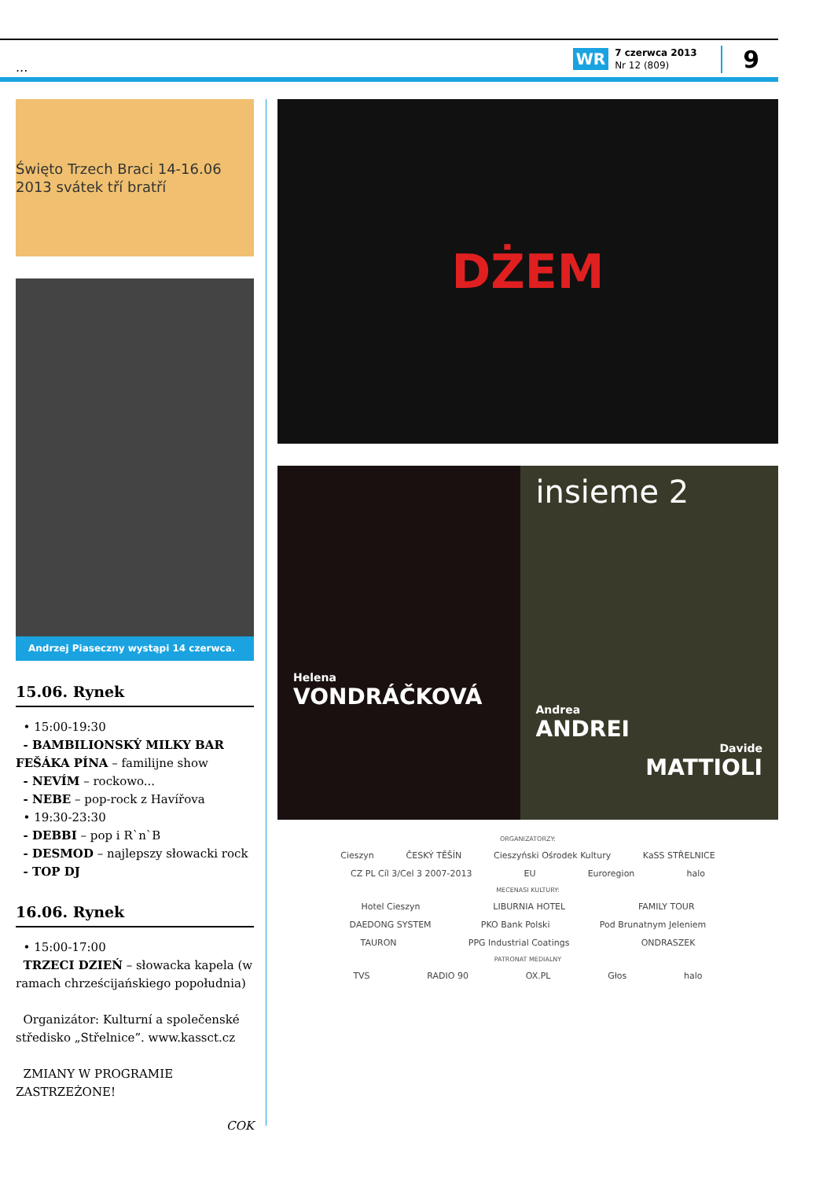... WR
7 czerwca 2013
Nr 12 (809)
9
Święto Trzech Braci 14-16.06 2013 svátek tří bratří
Andrzej Piaseczny wystąpi 14 czerwca.
15.06. Rynek
• 15:00-19:30
- BAMBILIONSKÝ MILKY BAR FEŠÁKA PÍNA – familijne show
- NEVÍM – rockowo...
- NEBE – pop-rock z Havířova
• 19:30-23:30
- DEBBI – pop i R`n`B
- DESMOD – najlepszy słowacki rock
- TOP DJ
16.06. Rynek
• 15:00-17:00
TRZECI DZIEŃ – słowacka kapela (w ramach chrześcijańskiego popołudnia)
Organizátor: Kulturní a společenské středisko „Střelnice”. www.kassct.cz
ZMIANY W PROGRAMIE ZASTRZEŻONE!
COK
DŻEM
Helena
VONDRÁČKOVÁ
insieme 2
Andrea
ANDREI
Davide
MATTIOLI
ORGANIZATORZY:
Cieszyn ČESKÝ TĚŠÍN Cieszyński Ośrodek Kultury KaSS STŘELNICE
CZ PL Cíl 3/Cel 3 2007-2013 EU Euroregion halo
MECENASI KULTURY:
Hotel Cieszyn LIBURNIA HOTEL FAMILY TOUR
DAEDONG SYSTEM PKO Bank Polski Pod Brunatnym Jeleniem
TAURON PPG Industrial Coatings ONDRASZEK
PATRONAT MEDIALNY
TVS RADIO 90 OX.PL Głos halo